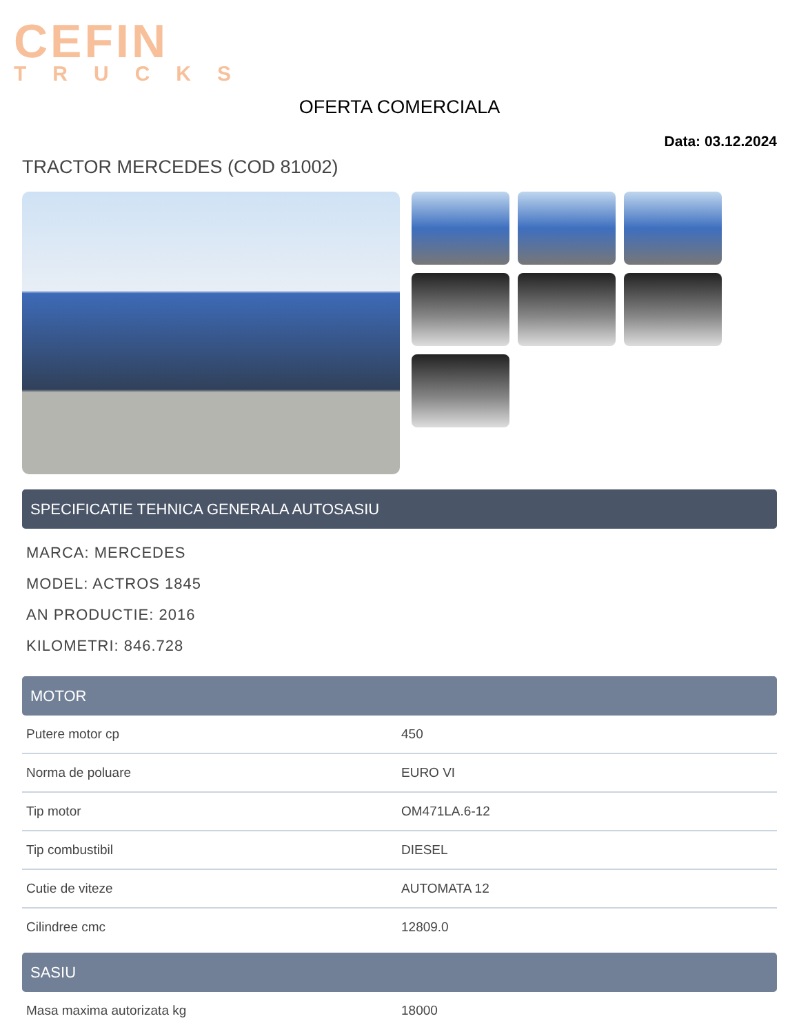CEFIN
TRUCKS
OFERTA COMERCIALA
Data: 03.12.2024
TRACTOR MERCEDES (COD 81002)
SPECIFICATIE TEHNICA GENERALA AUTOSASIU
MARCA: MERCEDES
MODEL: ACTROS 1845
AN PRODUCTIE: 2016
KILOMETRI: 846.728
MOTOR
| Putere motor cp | 450 |
| Norma de poluare | EURO VI |
| Tip motor | OM471LA.6-12 |
| Tip combustibil | DIESEL |
| Cutie de viteze | AUTOMATA 12 |
| Cilindree cmc | 12809.0 |
SASIU
| Masa maxima autorizata kg | 18000 |